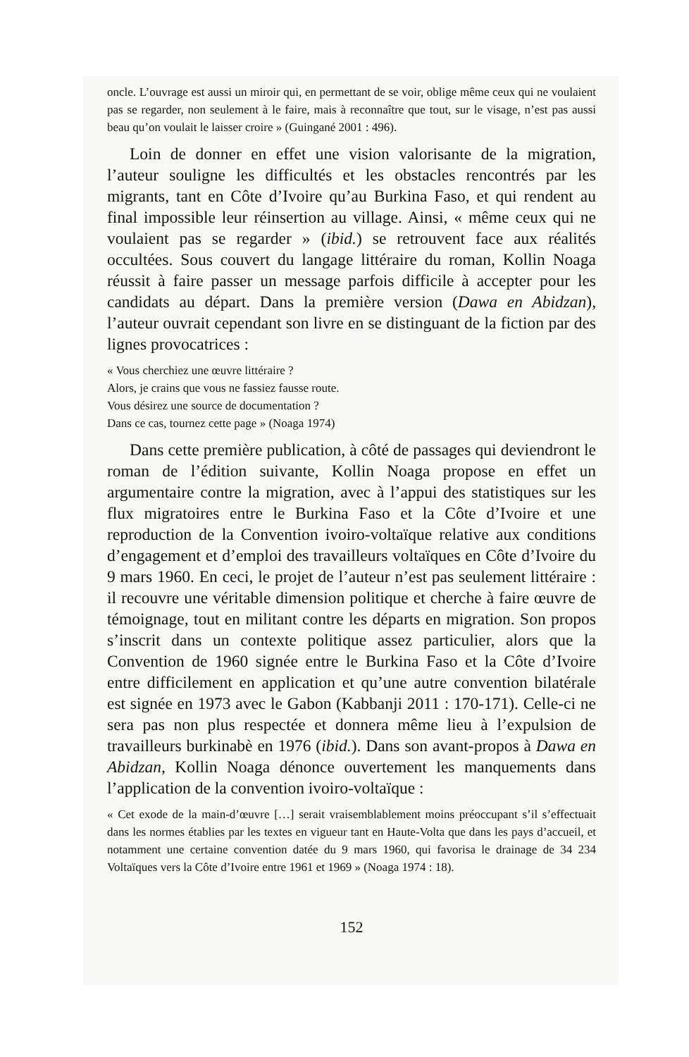oncle. L’ouvrage est aussi un miroir qui, en permettant de se voir, oblige même ceux qui ne voulaient pas se regarder, non seulement à le faire, mais à reconnaître que tout, sur le visage, n’est pas aussi beau qu’on voulait le laisser croire » (Guingané 2001 : 496).
Loin de donner en effet une vision valorisante de la migration, l’auteur souligne les difficultés et les obstacles rencontrés par les migrants, tant en Côte d’Ivoire qu’au Burkina Faso, et qui rendent au final impossible leur réinsertion au village. Ainsi, « même ceux qui ne voulaient pas se regarder » (ibid.) se retrouvent face aux réalités occultées. Sous couvert du langage littéraire du roman, Kollin Noaga réussit à faire passer un message parfois difficile à accepter pour les candidats au départ. Dans la première version (Dawa en Abidzan), l’auteur ouvrait cependant son livre en se distinguant de la fiction par des lignes provocatrices :
« Vous cherchiez une œuvre littéraire ?
Alors, je crains que vous ne fassiez fausse route.
Vous désirez une source de documentation ?
Dans ce cas, tournez cette page » (Noaga 1974)
Dans cette première publication, à côté de passages qui deviendront le roman de l’édition suivante, Kollin Noaga propose en effet un argumentaire contre la migration, avec à l’appui des statistiques sur les flux migratoires entre le Burkina Faso et la Côte d’Ivoire et une reproduction de la Convention ivoiro-voltaïque relative aux conditions d’engagement et d’emploi des travailleurs voltaïques en Côte d’Ivoire du 9 mars 1960. En ceci, le projet de l’auteur n’est pas seulement littéraire : il recouvre une véritable dimension politique et cherche à faire œuvre de témoignage, tout en militant contre les départs en migration. Son propos s’inscrit dans un contexte politique assez particulier, alors que la Convention de 1960 signée entre le Burkina Faso et la Côte d’Ivoire entre difficilement en application et qu’une autre convention bilatérale est signée en 1973 avec le Gabon (Kabbanji 2011 : 170-171). Celle-ci ne sera pas non plus respectée et donnera même lieu à l’expulsion de travailleurs burkinabè en 1976 (ibid.). Dans son avant-propos à Dawa en Abidzan, Kollin Noaga dénonce ouvertement les manquements dans l’application de la convention ivoiro-voltaïque :
« Cet exode de la main-d’œuvre […] serait vraisemblablement moins préoccupant s’il s’effectuait dans les normes établies par les textes en vigueur tant en Haute-Volta que dans les pays d’accueil, et notamment une certaine convention datée du 9 mars 1960, qui favorisa le drainage de 34 234 Voltaïques vers la Côte d’Ivoire entre 1961 et 1969 » (Noaga 1974 : 18).
152